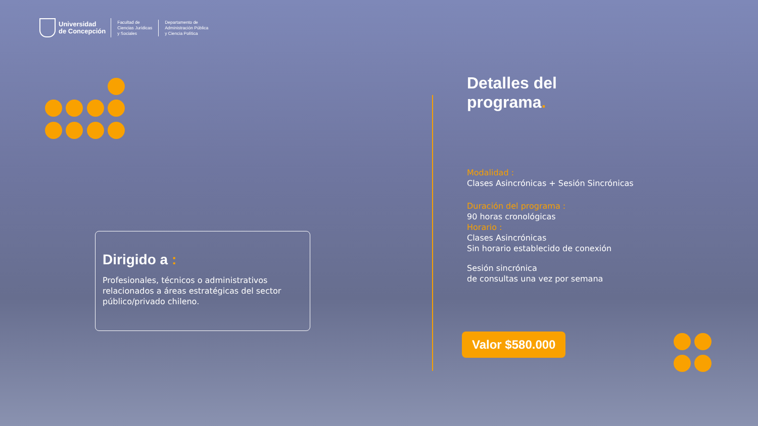Universidad
de Concepción
Facultad de
Ciencias Jurídicas
y Sociales
Departamento de
Administración Pública
y Ciencia Política
Dirigido a :
Profesionales, técnicos o administrativos relacionados a áreas estratégicas del sector público/privado chileno.
Detalles del
programa.
Modalidad :
Clases Asincrónicas + Sesión Sincrónicas
Duración del programa :
90 horas cronológicas
Horario :
Clases Asincrónicas
Sin horario establecido de conexión
Sesión sincrónica
de consultas una vez por semana
Valor $580.000